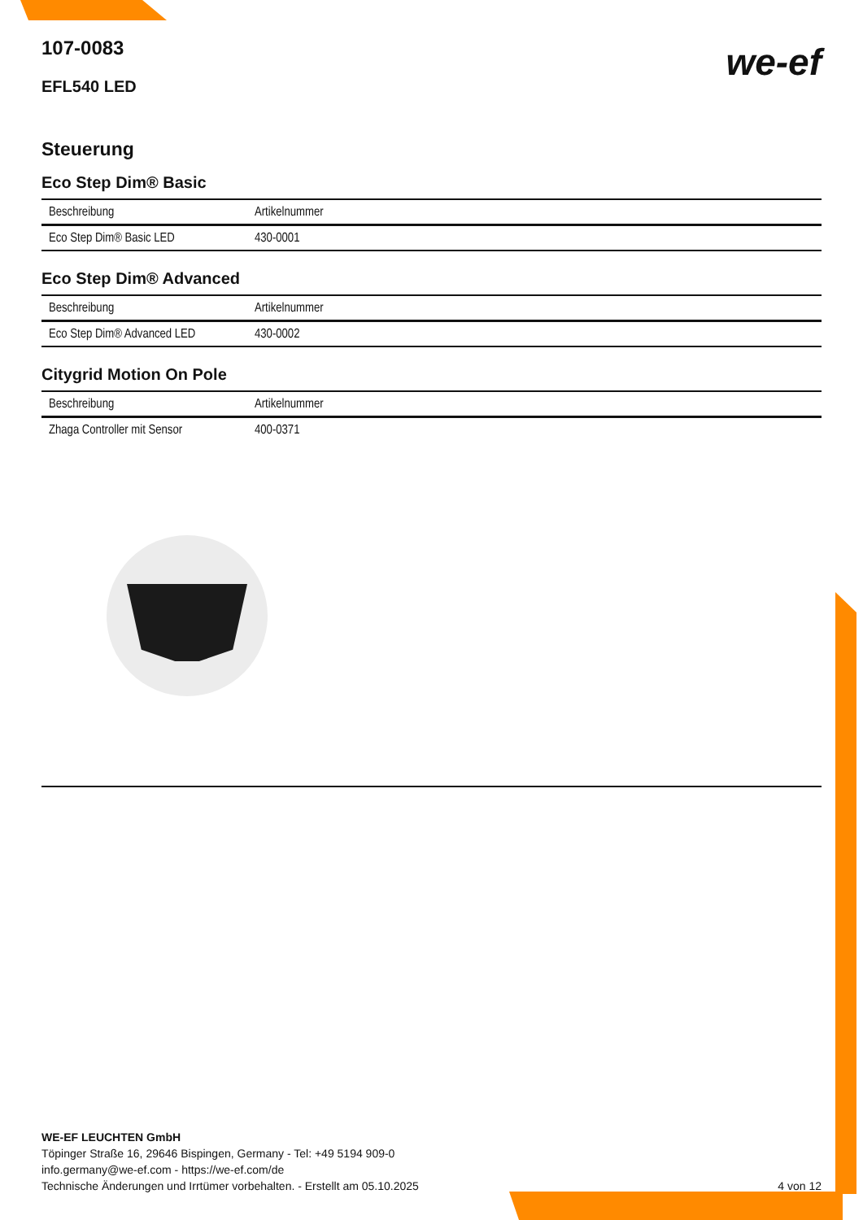107-0083
EFL540 LED
we-ef
Steuerung
Eco Step Dim® Basic
| Beschreibung | Artikelnummer |
| --- | --- |
| Eco Step Dim® Basic LED | 430-0001 |
Eco Step Dim® Advanced
| Beschreibung | Artikelnummer |
| --- | --- |
| Eco Step Dim® Advanced LED | 430-0002 |
Citygrid Motion On Pole
| Beschreibung | Artikelnummer |
| --- | --- |
| Zhaga Controller mit Sensor | 400-0371 |
WE-EF LEUCHTEN GmbH
Töpinger Straße 16, 29646 Bispingen, Germany - Tel: +49 5194 909-0
info.germany@we-ef.com - https://we-ef.com/de
Technische Änderungen und Irrtümer vorbehalten. - Erstellt am 05.10.2025 4 von 12